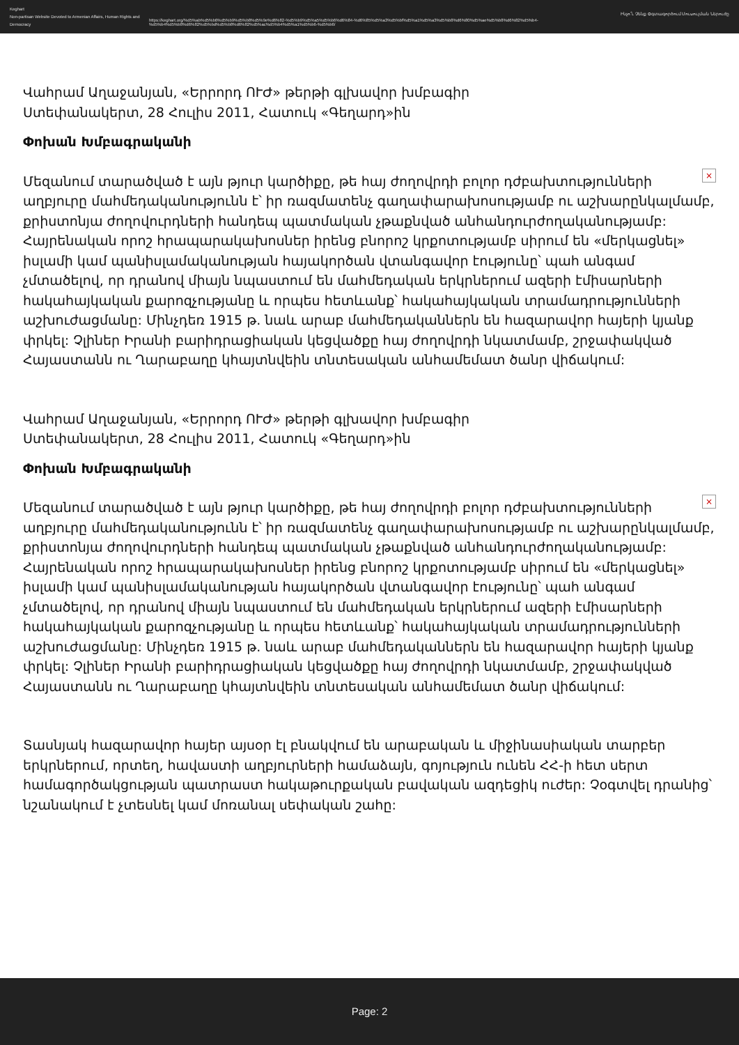Keghart
Non-partisan Website Devoted to Armenian Affairs, Human Rights and Democracy
https://keghart.org/%d5%ab%d5%b6%d5%b9%d5%b8%d5%9e%d6%82-%d5%b9%d5%a5%d5%b6%d6%84-%d6%85%d5%a3%d5%bf%d5%a1%d5%a3%d5%b8%d6%80%d5%ae%d5%b8%d6%82%d5%b4-%d5%b4%d5%b8%d6%82%d5%bd%d5%b8%d6%82%d5%ac%d5%b4%d5%a1%d5%b6-%d5%b6/
Ինչո՞ւ Չենք Օգտագործում Մուսուլման Ներուժը
Վահրամ Աղաջանյան, «Երրորդ ՈՒԺ» թերթի գլխավոր խմբագիր
Ստեփանակերտ, 28 Հուլիս 2011, Հատուկ «Գեղարդ»ին
Փոխան Խմբագրականի
× Մեզանում տարածված է այն թյուր կարծիքը, թե հայ ժողովրդի բոլոր դժբախտությունների աղբյուրը մահմեդականությունն է՝ իր ռազմատենչ գաղափարախոսությամբ ու աշխարընկալմամբ, քրիստոնյա ժողովուրդների հանդեպ պատմական չթաքնված անհանդուրժողականությամբ: Հայրենական որոշ հրապարակախոսներ իրենց բնորոշ կրքոտությամբ սիրում են «մերկացնել» իսլամի կամ պանիսլամականության հայակործան վտանգավոր էությունը՝ պահ անգամ չմտածելով, որ դրանով միայն նպաստում են մահմեդական երկրներում ազերի էմիսարների հակահայկական քարոզչությանը և որպես հետևանք՝ հակահայկական տրամադրությունների աշխուժացմանը: Մինչդեռ 1915 թ. նաև արաբ մահմեդականներն են հազարավոր հայերի կյանք փրկել: Չլիներ Իրանի բարիդրացիական կեցվածքը հայ ժողովրդի նկատմամբ, շրջափակված Հայաստանն ու Ղարաբաղը կհայտնվեին տնտեսական անհամեմատ ծանր վիճակում:
Վահրամ Աղաջանյան, «Երրորդ ՈՒԺ» թերթի գլխավոր խմբագիր
Ստեփանակերտ, 28 Հուլիս 2011, Հատուկ «Գեղարդ»ին
Փոխան Խմբագրականի
× Մեզանում տարածված է այն թյուր կարծիքը, թե հայ ժողովրդի բոլոր դժբախտությունների աղբյուրը մահմեդականությունն է՝ իր ռազմատենչ գաղափարախոսությամբ ու աշխարընկալմամբ, քրիստոնյա ժողովուրդների հանդեպ պատմական չթաքնված անհանդուրժողականությամբ: Հայրենական որոշ հրապարակախոսներ իրենց բնորոշ կրքոտությամբ սիրում են «մերկացնել» իսլամի կամ պանիսլամականության հայակործան վտանգավոր էությունը՝ պահ անգամ չմտածելով, որ դրանով միայն նպաստում են մահմեդական երկրներում ազերի էմիսարների հակահայկական քարոզչությանը և որպես հետևանք՝ հակահայկական տրամադրությունների աշխուժացմանը: Մինչդեռ 1915 թ. նաև արաբ մահմեդականներն են հազարավոր հայերի կյանք փրկել: Չլիներ Իրանի բարիդրացիական կեցվածքը հայ ժողովրդի նկատմամբ, շրջափակված Հայաստանն ու Ղարաբաղը կհայտնվեին տնտեսական անհամեմատ ծանր վիճակում:
Տասնյակ հազարավոր հայեր այսօր էլ բնակվում են արաբական և միջինասիական տարբեր երկրներում, որտեղ, հավաստի աղբյուրների համաձայն, գոյություն ունեն ՀՀ-ի հետ սերտ համագործակցության պատրաստ հակաթուրքական բավական ազդեցիկ ուժեր: Չօգտվել դրանից՝ նշանակում է չտեսնել կամ մոռանալ սեփական շահը:
Page: 2